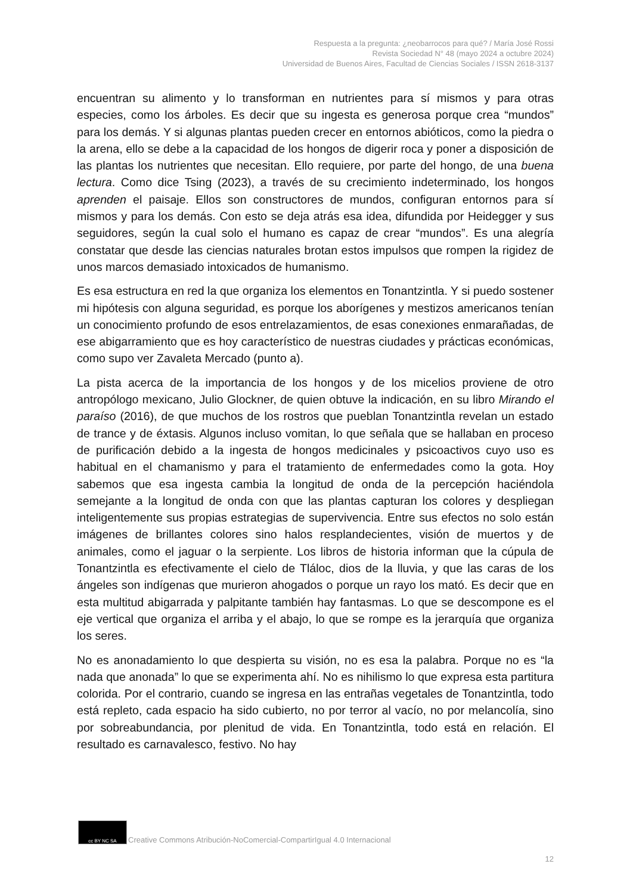Respuesta a la pregunta: ¿neobarrocos para qué? / María José Rossi
Revista Sociedad N° 48 (mayo 2024 a octubre 2024)
Universidad de Buenos Aires, Facultad de Ciencias Sociales / ISSN 2618-3137
encuentran su alimento y lo transforman en nutrientes para sí mismos y para otras especies, como los árboles. Es decir que su ingesta es generosa porque crea “mundos” para los demás. Y si algunas plantas pueden crecer en entornos abióticos, como la piedra o la arena, ello se debe a la capacidad de los hongos de digerir roca y poner a disposición de las plantas los nutrientes que necesitan. Ello requiere, por parte del hongo, de una buena lectura. Como dice Tsing (2023), a través de su crecimiento indeterminado, los hongos aprenden el paisaje. Ellos son constructores de mundos, configuran entornos para sí mismos y para los demás. Con esto se deja atrás esa idea, difundida por Heidegger y sus seguidores, según la cual solo el humano es capaz de crear “mundos”. Es una alegría constatar que desde las ciencias naturales brotan estos impulsos que rompen la rigidez de unos marcos demasiado intoxicados de humanismo.
Es esa estructura en red la que organiza los elementos en Tonantzintla. Y si puedo sostener mi hipótesis con alguna seguridad, es porque los aborígenes y mestizos americanos tenían un conocimiento profundo de esos entrelazamientos, de esas conexiones enmarañadas, de ese abigarramiento que es hoy característico de nuestras ciudades y prácticas económicas, como supo ver Zavaleta Mercado (punto a).
La pista acerca de la importancia de los hongos y de los micelios proviene de otro antropólogo mexicano, Julio Glockner, de quien obtuve la indicación, en su libro Mirando el paraíso (2016), de que muchos de los rostros que pueblan Tonantzintla revelan un estado de trance y de éxtasis. Algunos incluso vomitan, lo que señala que se hallaban en proceso de purificación debido a la ingesta de hongos medicinales y psicoactivos cuyo uso es habitual en el chamanismo y para el tratamiento de enfermedades como la gota. Hoy sabemos que esa ingesta cambia la longitud de onda de la percepción haciéndola semejante a la longitud de onda con que las plantas capturan los colores y despliegan inteligentemente sus propias estrategias de supervivencia. Entre sus efectos no solo están imágenes de brillantes colores sino halos resplandecientes, visión de muertos y de animales, como el jaguar o la serpiente. Los libros de historia informan que la cúpula de Tonantzintla es efectivamente el cielo de Tláloc, dios de la lluvia, y que las caras de los ángeles son indígenas que murieron ahogados o porque un rayo los mató. Es decir que en esta multitud abigarrada y palpitante también hay fantasmas. Lo que se descompone es el eje vertical que organiza el arriba y el abajo, lo que se rompe es la jerarquía que organiza los seres.
No es anonadamiento lo que despierta su visión, no es esa la palabra. Porque no es “la nada que anonada” lo que se experimenta ahí. No es nihilismo lo que expresa esta partitura colorida. Por el contrario, cuando se ingresa en las entrañas vegetales de Tonantzintla, todo está repleto, cada espacio ha sido cubierto, no por terror al vacío, no por melancolía, sino por sobreabundancia, por plenitud de vida. En Tonantzintla, todo está en relación. El resultado es carnavalesco, festivo. No hay
cc BY NC SA
Creative Commons Atribución-NoComercial-CompartirIgual 4.0 Internacional
12